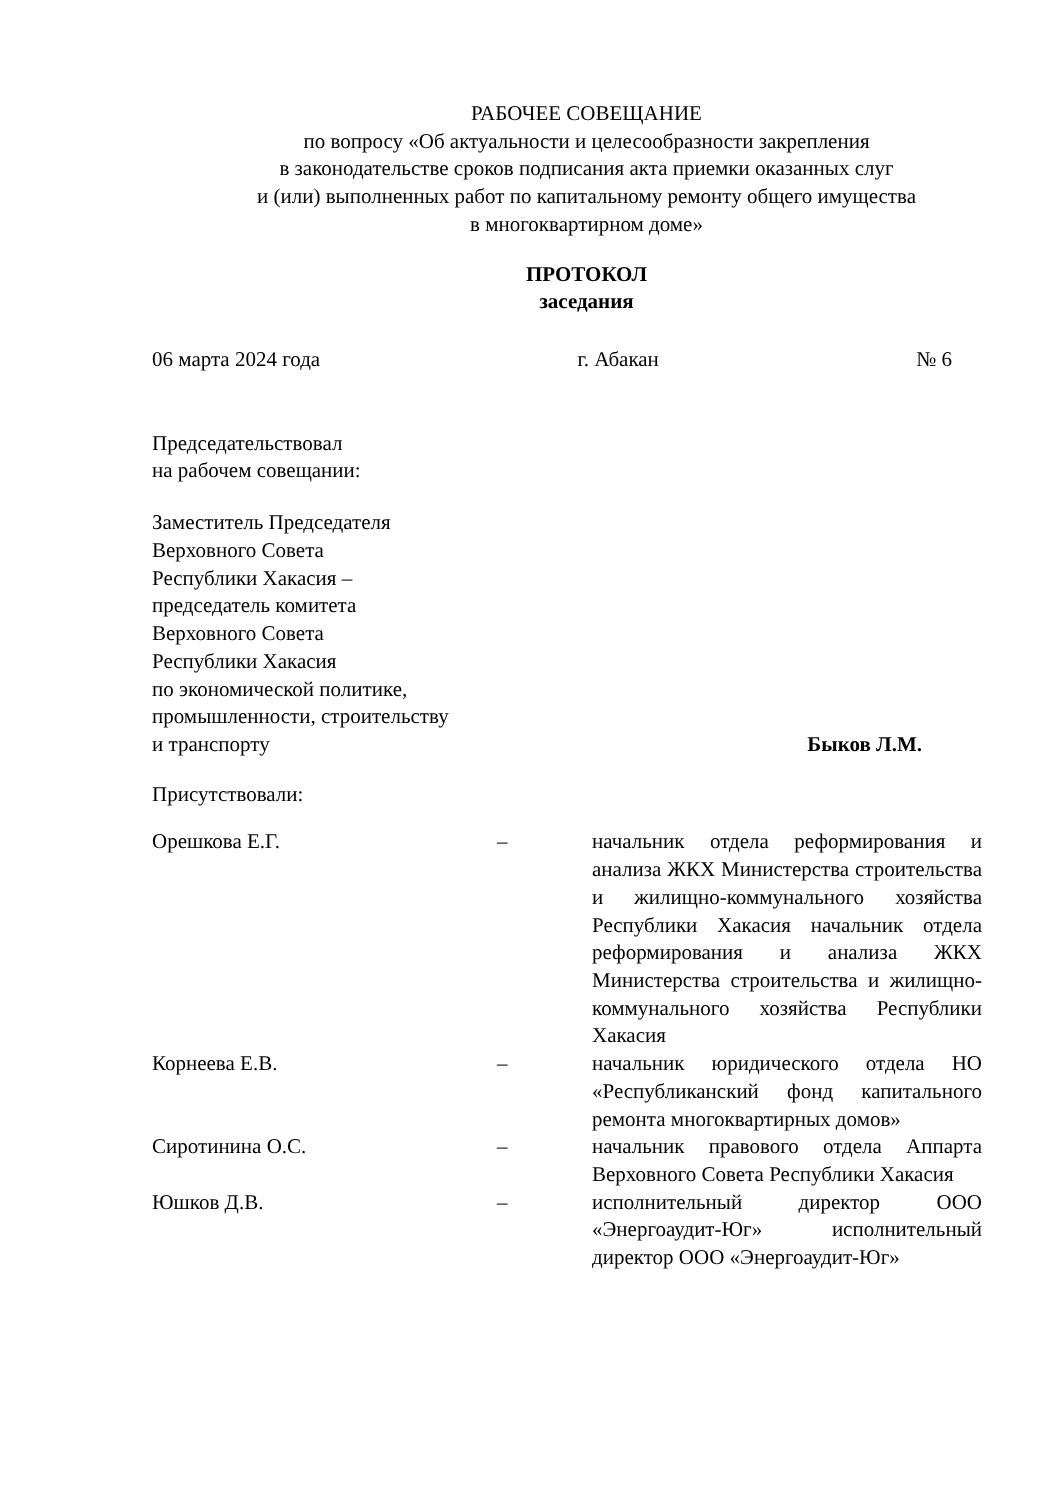РАБОЧЕЕ СОВЕЩАНИЕ
по вопросу «Об актуальности и целесообразности закрепления
в законодательстве сроков подписания акта приемки оказанных слуг
и (или) выполненных работ по капитальному ремонту общего имущества
в многоквартирном доме»
ПРОТОКОЛ
заседания
06 марта 2024 года г. Абакан № 6
Председательствовал
на рабочем совещании:
Заместитель Председателя
Верховного Совета
Республики Хакасия –
председатель комитета
Верховного Совета
Республики Хакасия
по экономической политике,
промышленности, строительству
и транспорту
Быков Л.М.
Присутствовали:
| Орешкова Е.Г. | – | начальник отдела реформирования и анализа ЖКХ Министерства строительства и жилищно-коммунального хозяйства Республики Хакасия начальник отдела реформирования и анализа ЖКХ Министерства строительства и жилищно-коммунального хозяйства Республики Хакасия |
| Корнеева Е.В. | – | начальник юридического отдела НО «Республиканский фонд капитального ремонта многоквартирных домов» |
| Сиротинина О.С. | – | начальник правового отдела Аппарта Верховного Совета Республики Хакасия |
| Юшков Д.В. | – | исполнительный директор ООО «Энергоаудит-Юг» исполнительный директор ООО «Энергоаудит-Юг» |